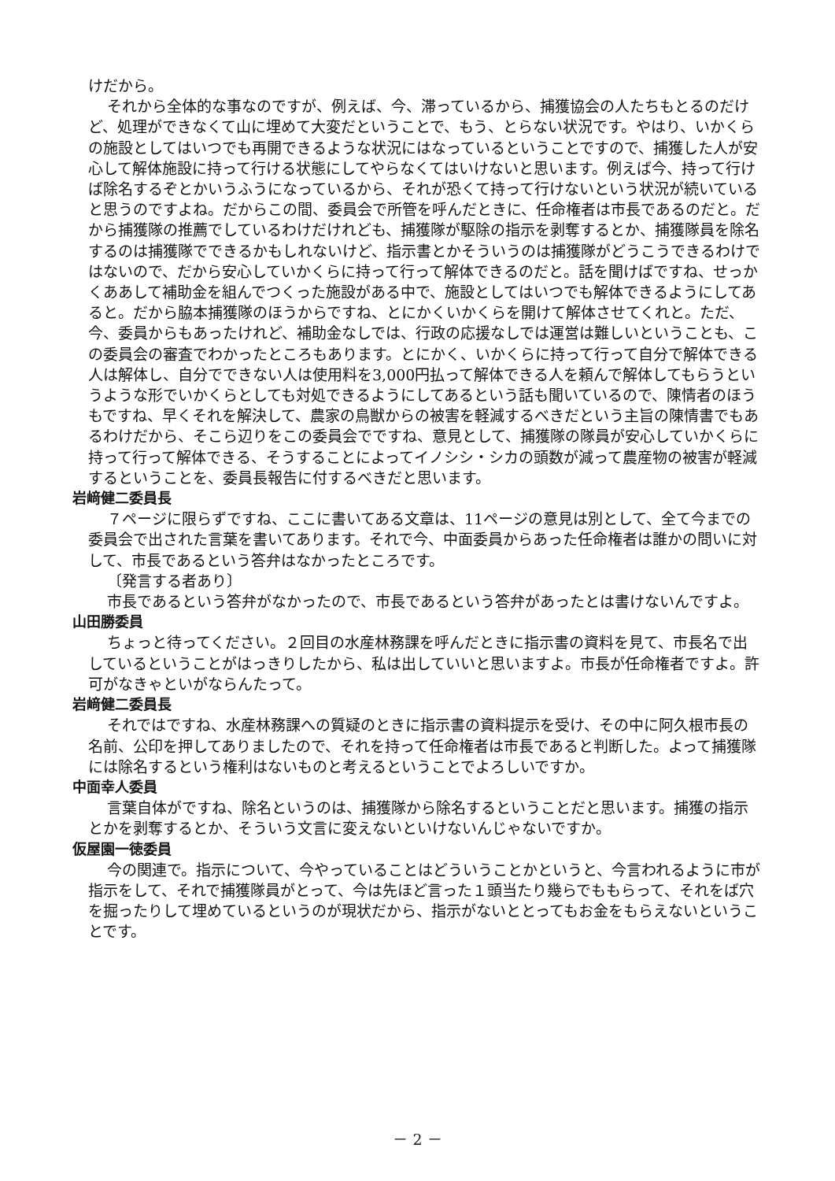けだから。
それから全体的な事なのですが、例えば、今、滞っているから、捕獲協会の人たちもとるのだけど、処理ができなくて山に埋めて大変だということで、もう、とらない状況です。やはり、いかくらの施設としてはいつでも再開できるような状況にはなっているということですので、捕獲した人が安心して解体施設に持って行ける状態にしてやらなくてはいけないと思います。例えば今、持って行けば除名するぞとかいうふうになっているから、それが恐くて持って行けないという状況が続いていると思うのですよね。だからこの間、委員会で所管を呼んだときに、任命権者は市長であるのだと。だから捕獲隊の推薦でしているわけだけれども、捕獲隊が駆除の指示を剥奪するとか、捕獲隊員を除名するのは捕獲隊でできるかもしれないけど、指示書とかそういうのは捕獲隊がどうこうできるわけではないので、だから安心していかくらに持って行って解体できるのだと。話を聞けばですね、せっかくああして補助金を組んでつくった施設がある中で、施設としてはいつでも解体できるようにしてあると。だから脇本捕獲隊のほうからですね、とにかくいかくらを開けて解体させてくれと。ただ、今、委員からもあったけれど、補助金なしでは、行政の応援なしでは運営は難しいということも、この委員会の審査でわかったところもあります。とにかく、いかくらに持って行って自分で解体できる人は解体し、自分でできない人は使用料を3,000円払って解体できる人を頼んで解体してもらうというような形でいかくらとしても対処できるようにしてあるという話も聞いているので、陳情者のほうもですね、早くそれを解決して、農家の鳥獣からの被害を軽減するべきだという主旨の陳情書でもあるわけだから、そこら辺りをこの委員会でですね、意見として、捕獲隊の隊員が安心していかくらに持って行って解体できる、そうすることによってイノシシ・シカの頭数が減って農産物の被害が軽減するということを、委員長報告に付するべきだと思います。
岩﨑健二委員長
７ページに限らずですね、ここに書いてある文章は、11ページの意見は別として、全て今までの委員会で出された言葉を書いてあります。それで今、中面委員からあった任命権者は誰かの問いに対して、市長であるという答弁はなかったところです。
〔発言する者あり〕
市長であるという答弁がなかったので、市長であるという答弁があったとは書けないんですよ。
山田勝委員
ちょっと待ってください。２回目の水産林務課を呼んだときに指示書の資料を見て、市長名で出しているということがはっきりしたから、私は出していいと思いますよ。市長が任命権者ですよ。許可がなきゃといがならんたって。
岩﨑健二委員長
それではですね、水産林務課への質疑のときに指示書の資料提示を受け、その中に阿久根市長の名前、公印を押してありましたので、それを持って任命権者は市長であると判断した。よって捕獲隊には除名するという権利はないものと考えるということでよろしいですか。
中面幸人委員
言葉自体がですね、除名というのは、捕獲隊から除名するということだと思います。捕獲の指示とかを剥奪するとか、そういう文言に変えないといけないんじゃないですか。
仮屋園一徳委員
今の関連で。指示について、今やっていることはどういうことかというと、今言われるように市が指示をして、それで捕獲隊員がとって、今は先ほど言った１頭当たり幾らでももらって、それをば穴を掘ったりして埋めているというのが現状だから、指示がないととってもお金をもらえないということです。
－ 2 －